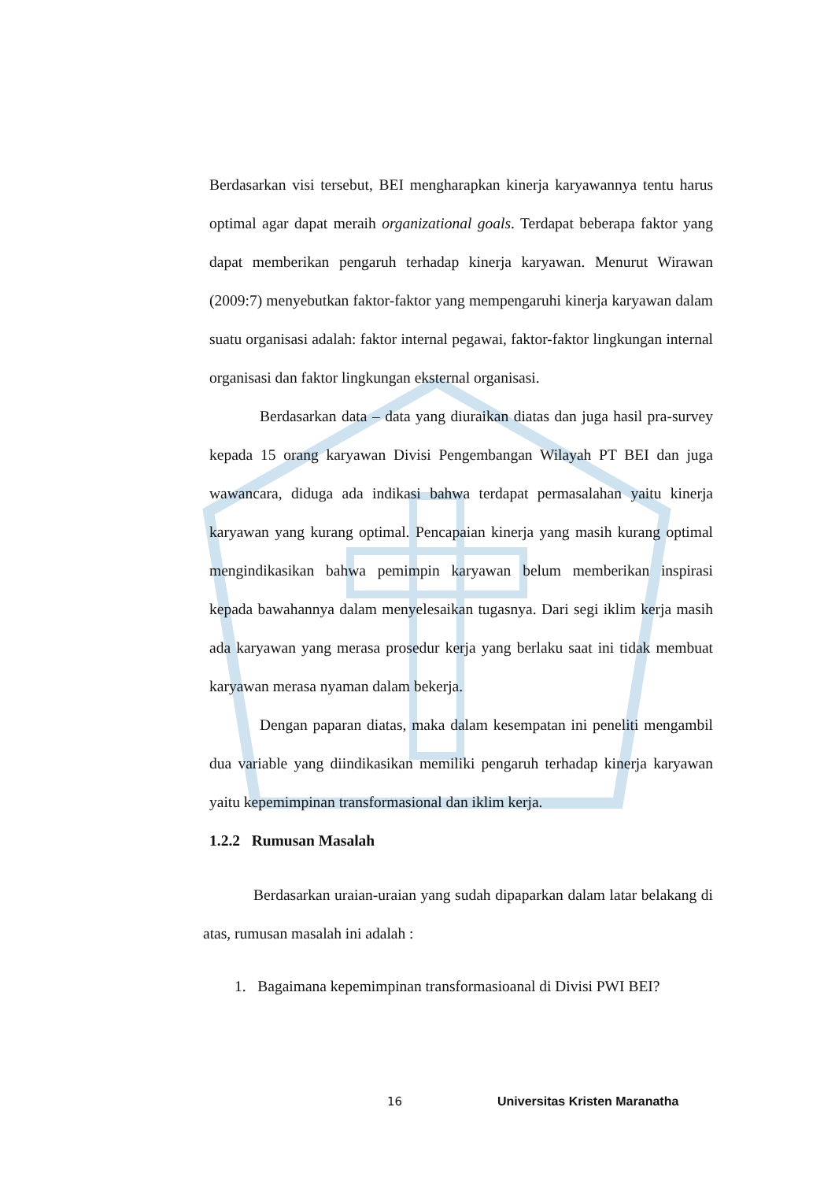Berdasarkan visi tersebut, BEI mengharapkan kinerja karyawannya tentu harus optimal agar dapat meraih organizational goals. Terdapat beberapa faktor yang dapat memberikan pengaruh terhadap kinerja karyawan. Menurut Wirawan (2009:7) menyebutkan faktor-faktor yang mempengaruhi kinerja karyawan dalam suatu organisasi adalah: faktor internal pegawai, faktor-faktor lingkungan internal organisasi dan faktor lingkungan eksternal organisasi.
Berdasarkan data – data yang diuraikan diatas dan juga hasil pra-survey kepada 15 orang karyawan Divisi Pengembangan Wilayah PT BEI dan juga wawancara, diduga ada indikasi bahwa terdapat permasalahan yaitu kinerja karyawan yang kurang optimal. Pencapaian kinerja yang masih kurang optimal mengindikasikan bahwa pemimpin karyawan belum memberikan inspirasi kepada bawahannya dalam menyelesaikan tugasnya. Dari segi iklim kerja masih ada karyawan yang merasa prosedur kerja yang berlaku saat ini tidak membuat karyawan merasa nyaman dalam bekerja.
Dengan paparan diatas, maka dalam kesempatan ini peneliti mengambil dua variable yang diindikasikan memiliki pengaruh terhadap kinerja karyawan yaitu kepemimpinan transformasional dan iklim kerja.
1.2.2 Rumusan Masalah
Berdasarkan uraian-uraian yang sudah dipaparkan dalam latar belakang di atas, rumusan masalah ini adalah :
1. Bagaimana kepemimpinan transformasioanal di Divisi PWI BEI?
16 Universitas Kristen Maranatha